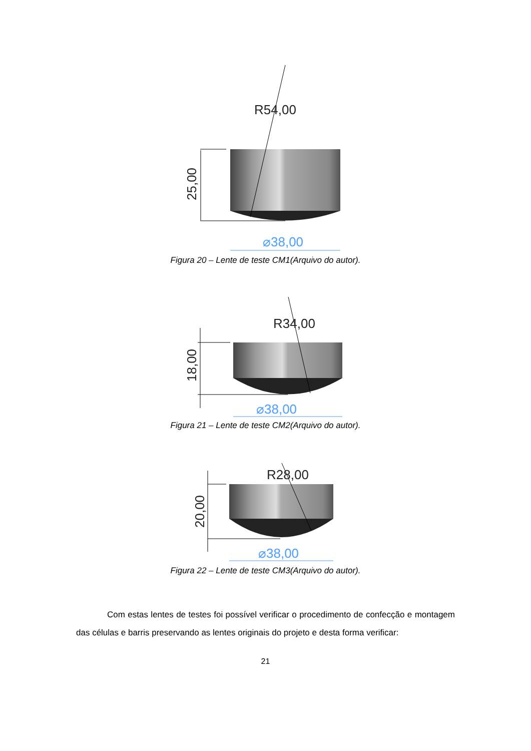R54,00
25,00
⌀38,00
Figura 20 – Lente de teste CM1(Arquivo do autor).
R34,00
18,00
⌀38,00
Figura 21 – Lente de teste CM2(Arquivo do autor).
R28,00
20,00
⌀38,00
Figura 22 – Lente de teste CM3(Arquivo do autor).
Com estas lentes de testes foi possível verificar o procedimento de confecção e montagem das células e barris preservando as lentes originais do projeto e desta forma verificar:
21